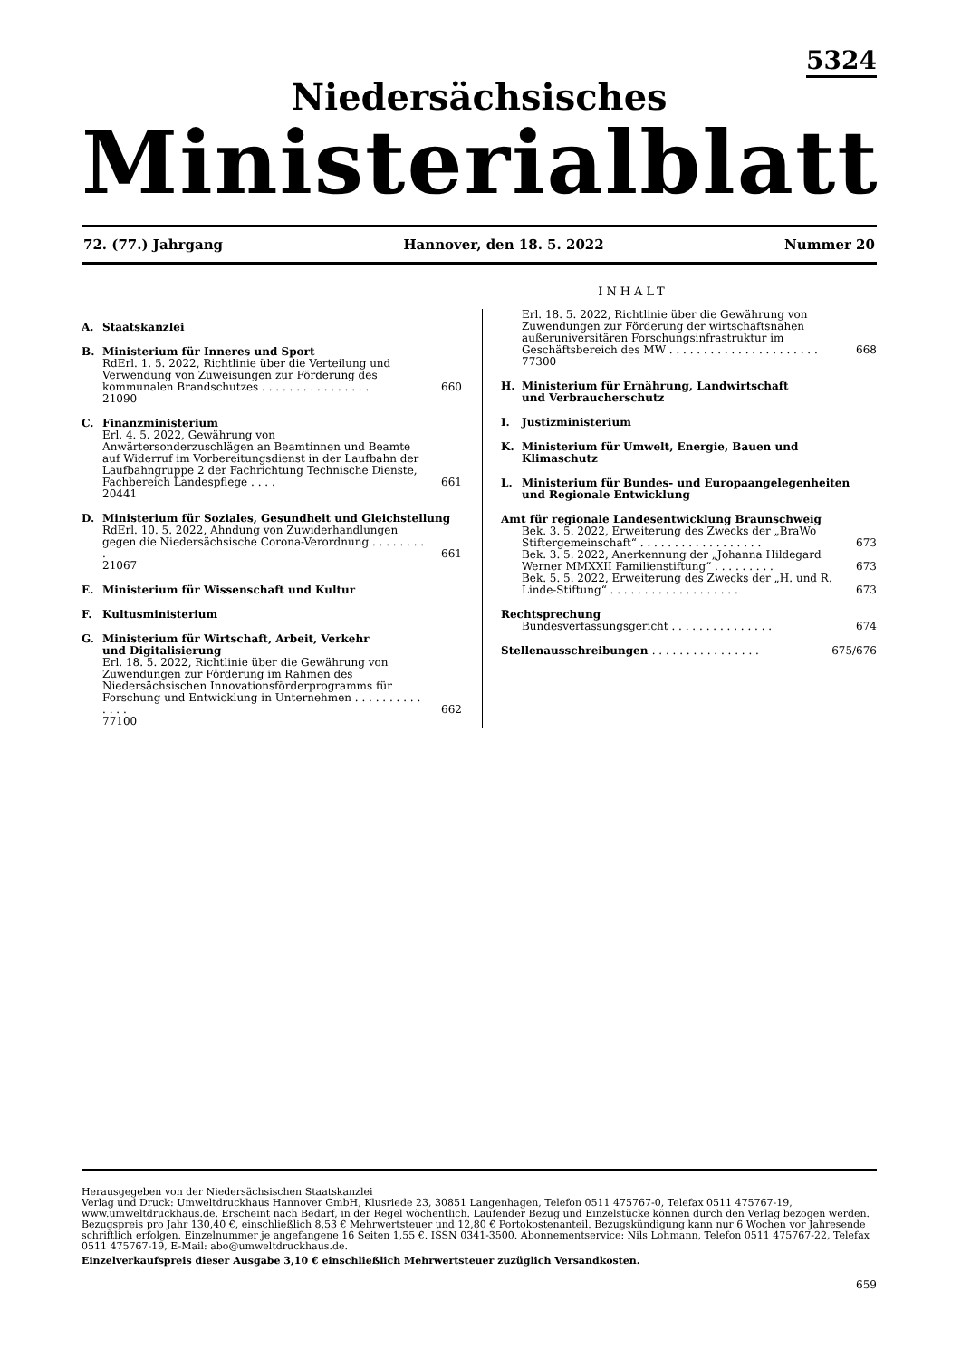5324
Niedersächsisches
Ministerialblatt
72. (77.) Jahrgang Hannover, den 18. 5. 2022 Nummer 20
INHALT
A. Staatskanzlei
B. Ministerium für Inneres und Sport
RdErl. 1. 5. 2022, Richtlinie über die Verteilung und Verwendung von Zuweisungen zur Förderung des kommunalen Brandschutzes . . . . . . . . . . . . . . . . 660
21090
C. Finanzministerium
Erl. 4. 5. 2022, Gewährung von Anwärtersonderzuschlägen an Beamtinnen und Beamte auf Widerruf im Vorbereitungsdienst in der Laufbahn der Laufbahngruppe 2 der Fachrichtung Technische Dienste, Fachbereich Landespflege . . . . 661
20441
D. Ministerium für Soziales, Gesundheit und Gleichstellung
RdErl. 10. 5. 2022, Ahndung von Zuwiderhandlungen gegen die Niedersächsische Corona-Verordnung . . . . . . . . . 661
21067
E. Ministerium für Wissenschaft und Kultur
F. Kultusministerium
G. Ministerium für Wirtschaft, Arbeit, Verkehr
und Digitalisierung
Erl. 18. 5. 2022, Richtlinie über die Gewährung von Zuwendungen zur Förderung im Rahmen des Niedersächsischen Innovationsförderprogramms für Forschung und Entwicklung in Unternehmen . . . . . . . . . . . . . . 662
77100
Erl. 18. 5. 2022, Richtlinie über die Gewährung von Zuwendungen zur Förderung der wirtschaftsnahen außeruniversitären Forschungsinfrastruktur im Geschäftsbereich des MW . . . . . . . . . . . . . . . . . . . . . . 668
77300
H. Ministerium für Ernährung, Landwirtschaft
und Verbraucherschutz
I. Justizministerium
K. Ministerium für Umwelt, Energie, Bauen und Klimaschutz
L. Ministerium für Bundes- und Europaangelegenheiten
und Regionale Entwicklung
Amt für regionale Landesentwicklung Braunschweig
Bek. 3. 5. 2022, Erweiterung des Zwecks der „BraWo Stiftergemeinschaft“ . . . . . . . . . . . . . . . . . . 673
Bek. 3. 5. 2022, Anerkennung der „Johanna Hildegard Werner MMXXII Familienstiftung“ . . . . . . . . . 673
Bek. 5. 5. 2022, Erweiterung des Zwecks der „H. und R. Linde-Stiftung“ . . . . . . . . . . . . . . . . . . . 673
Rechtsprechung
Bundesverfassungsgericht . . . . . . . . . . . . . . . 674
Stellenausschreibungen . . . . . . . . . . . . . . . . 675/676
Herausgegeben von der Niedersächsischen Staatskanzlei
Verlag und Druck: Umweltdruckhaus Hannover GmbH, Klusriede 23, 30851 Langenhagen, Telefon 0511 475767-0, Telefax 0511 475767-19, www.umweltdruckhaus.de. Erscheint nach Bedarf, in der Regel wöchentlich. Laufender Bezug und Einzelstücke können durch den Verlag bezogen werden. Bezugspreis pro Jahr 130,40 €, einschließlich 8,53 € Mehrwertsteuer und 12,80 € Portokostenanteil. Bezugskündigung kann nur 6 Wochen vor Jahresende schriftlich erfolgen. Einzelnummer je angefangene 16 Seiten 1,55 €. ISSN 0341-3500. Abonnementservice: Nils Lohmann, Telefon 0511 475767-22, Telefax 0511 475767-19, E-Mail: abo@umweltdruckhaus.de.
Einzelverkaufspreis dieser Ausgabe 3,10 € einschließlich Mehrwertsteuer zuzüglich Versandkosten.
659